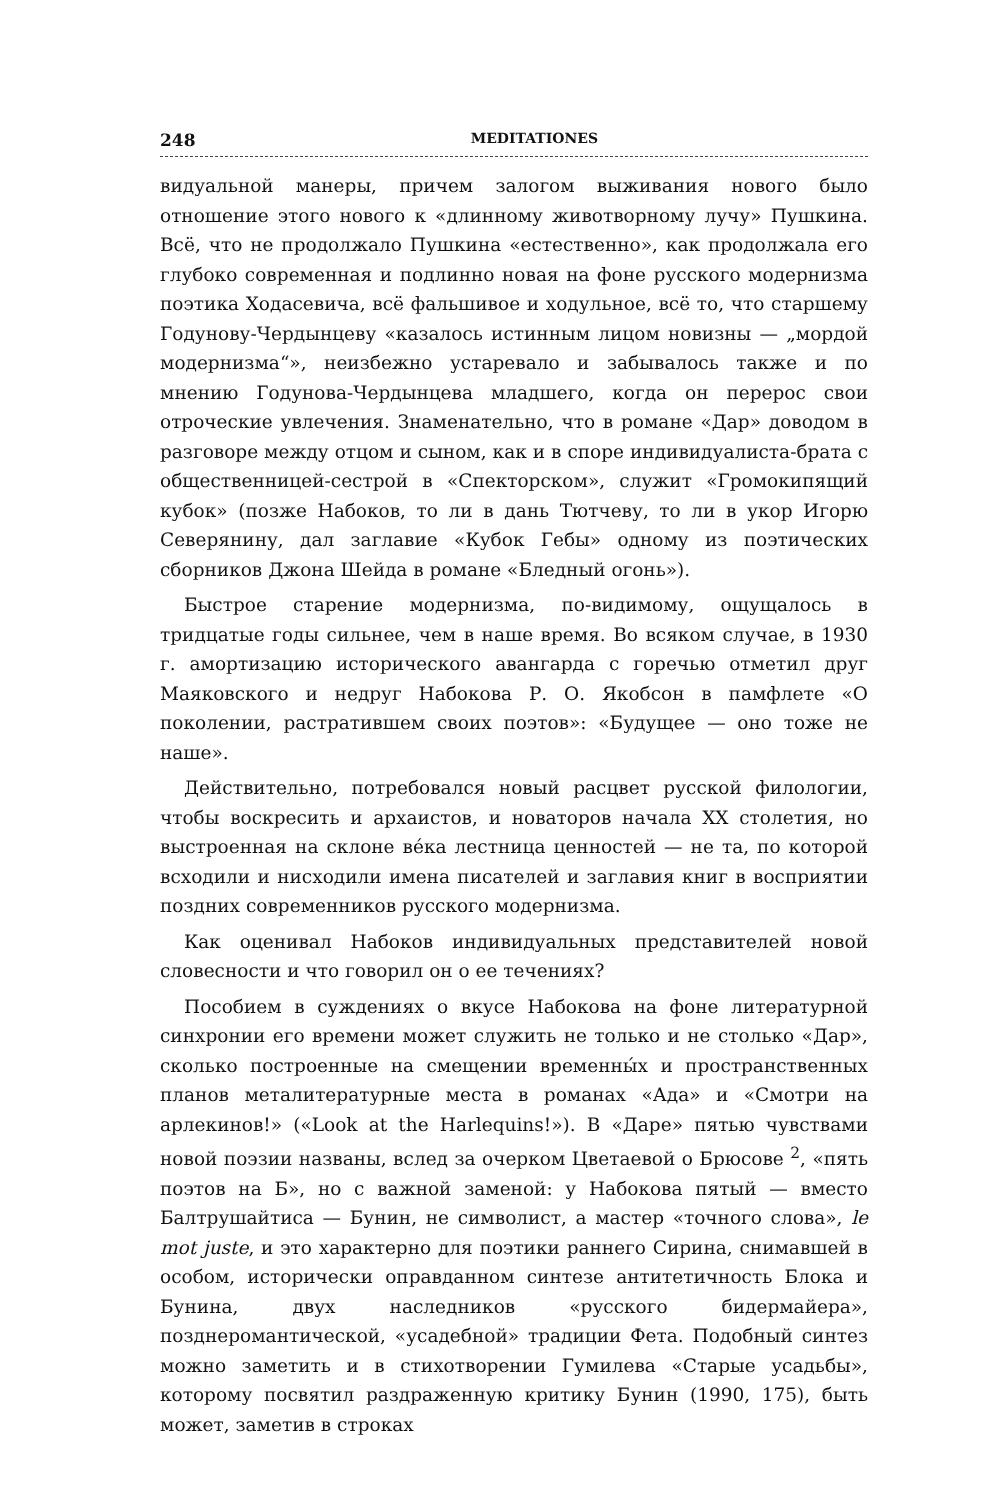248 MEDITATIONES
видуальной манеры, причем залогом выживания нового было отношение этого нового к «длинному животворному лучу» Пушкина. Всё, что не продолжало Пушкина «естественно», как продолжала его глубоко современная и подлинно новая на фоне русского модернизма поэтика Ходасевича, всё фальшивое и ходульное, всё то, что старшему Годунову-Чердынцеву «казалось истинным лицом новизны — „мордой модернизма“», неизбежно устаревало и забывалось также и по мнению Годунова-Чердынцева младшего, когда он перерос свои отроческие увлечения. Знаменательно, что в романе «Дар» доводом в разговоре между отцом и сыном, как и в споре индивидуалиста-брата с общественницей-сестрой в «Спекторском», служит «Громокипящий кубок» (позже Набоков, то ли в дань Тютчеву, то ли в укор Игорю Северянину, дал заглавие «Кубок Гебы» одному из поэтических сборников Джона Шейда в романе «Бледный огонь»).
Быстрое старение модернизма, по-видимому, ощущалось в тридцатые годы сильнее, чем в наше время. Во всяком случае, в 1930 г. амортизацию исторического авангарда с горечью отметил друг Маяковского и недруг Набокова Р. О. Якобсон в памфлете «О поколении, растратившем своих поэтов»: «Будущее — оно тоже не наше».
Действительно, потребовался новый расцвет русской филологии, чтобы воскресить и архаистов, и новаторов начала XX столетия, но выстроенная на склоне ве́ка лестница ценностей — не та, по которой всходили и нисходили имена писателей и заглавия книг в восприятии поздних современников русского модернизма.
Как оценивал Набоков индивидуальных представителей новой словесности и что говорил он о ее течениях?
Пособием в суждениях о вкусе Набокова на фоне литературной синхронии его времени может служить не только и не столько «Дар», сколько построенные на смещении временны́х и пространственных планов металитературные места в романах «Ада» и «Смотри на арлекинов!» («Look at the Harlequins!»). В «Даре» пятью чувствами новой поэзии названы, вслед за очерком Цветаевой о Брюсове <sup>2</sup>, «пять поэтов на Б», но с важной заменой: у Набокова пятый — вместо Балтрушайтиса — Бунин, не символист, а мастер «точного слова», le mot juste, и это характерно для поэтики раннего Сирина, снимавшей в особом, исторически оправданном синтезе антитетичность Блока и Бунина, двух наследников «русского бидермайера», позднеромантической, «усадебной» традиции Фета. Подобный синтез можно заметить и в стихотворении Гумилева «Старые усадьбы», которому посвятил раздраженную критику Бунин (1990, 175), быть может, заметив в строках